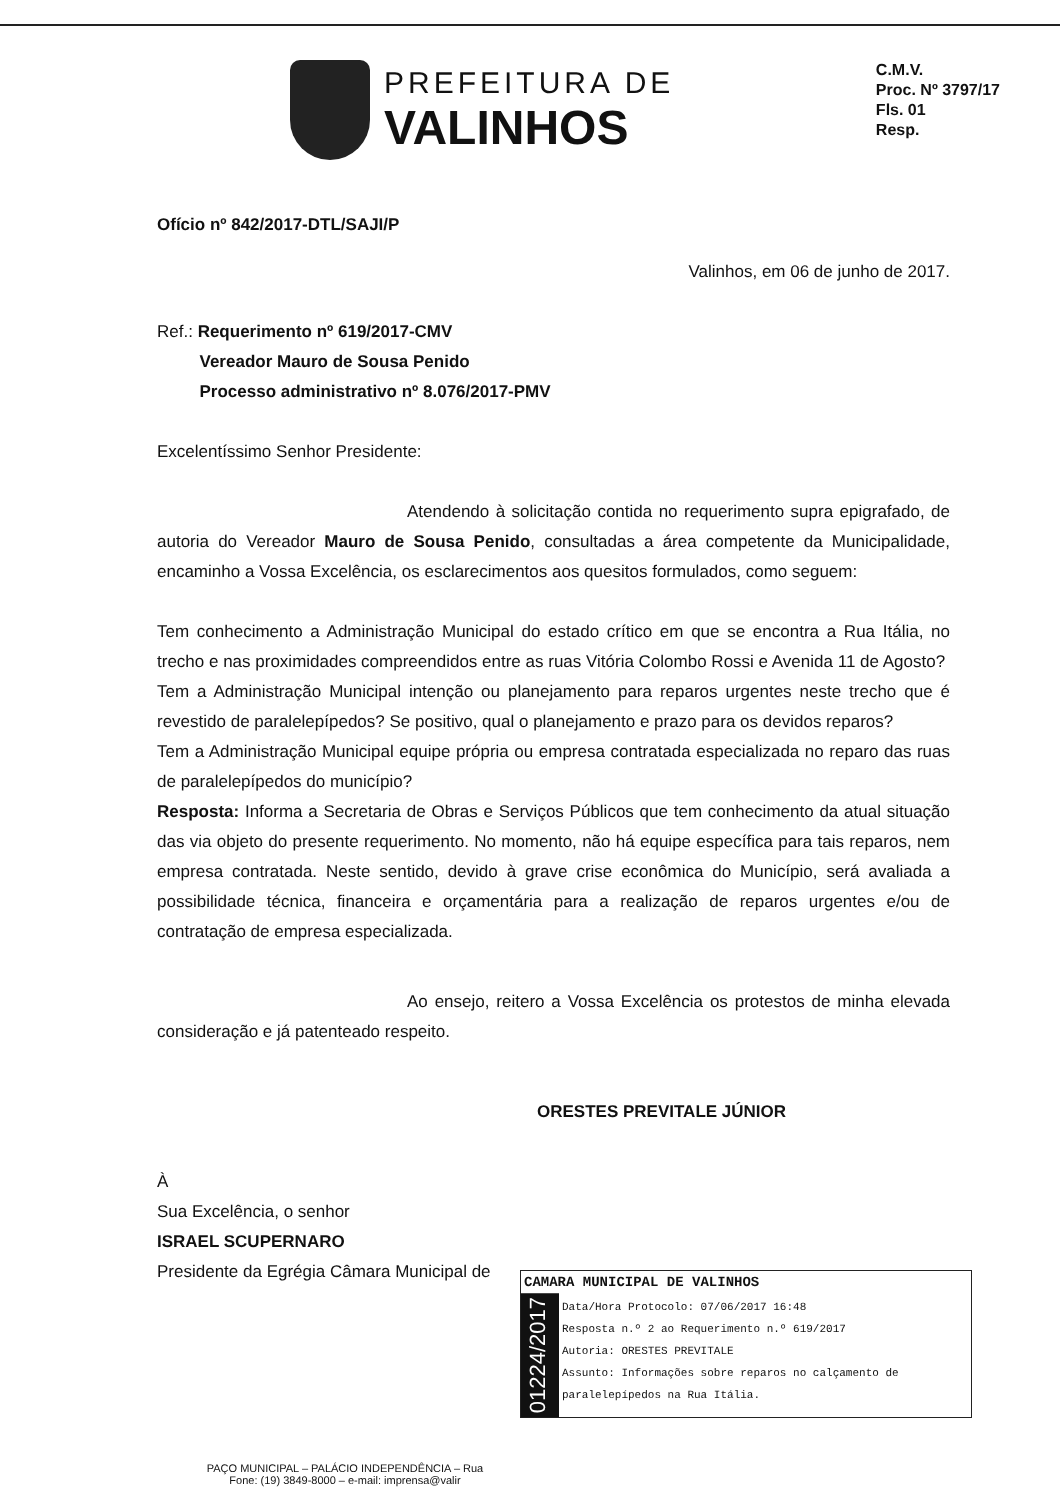PREFEITURA DE
VALINHOS
C.M.V.
Proc. Nº 3797/17
Fls. 01
Resp.
Ofício nº 842/2017-DTL/SAJI/P
Valinhos, em 06 de junho de 2017.
Ref.: Requerimento nº 619/2017-CMV
Vereador Mauro de Sousa Penido
Processo administrativo nº 8.076/2017-PMV
Excelentíssimo Senhor Presidente:
Atendendo à solicitação contida no requerimento supra epigrafado, de autoria do Vereador Mauro de Sousa Penido, consultadas a área competente da Municipalidade, encaminho a Vossa Excelência, os esclarecimentos aos quesitos formulados, como seguem:
Tem conhecimento a Administração Municipal do estado crítico em que se encontra a Rua Itália, no trecho e nas proximidades compreendidos entre as ruas Vitória Colombo Rossi e Avenida 11 de Agosto?
Tem a Administração Municipal intenção ou planejamento para reparos urgentes neste trecho que é revestido de paralelepípedos? Se positivo, qual o planejamento e prazo para os devidos reparos?
Tem a Administração Municipal equipe própria ou empresa contratada especializada no reparo das ruas de paralelepípedos do município?
Resposta: Informa a Secretaria de Obras e Serviços Públicos que tem conhecimento da atual situação das via objeto do presente requerimento. No momento, não há equipe específica para tais reparos, nem empresa contratada. Neste sentido, devido à grave crise econômica do Município, será avaliada a possibilidade técnica, financeira e orçamentária para a realização de reparos urgentes e/ou de contratação de empresa especializada.
Ao ensejo, reitero a Vossa Excelência os protestos de minha elevada consideração e já patenteado respeito.
ORESTES PREVITALE JÚNIOR
À
Sua Excelência, o senhor
ISRAEL SCUPERNARO
Presidente da Egrégia Câmara Municipal de
CAMARA MUNICIPAL DE VALINHOS
01224/2017
Data/Hora Protocolo: 07/06/2017 16:48
Resposta n.º 2 ao Requerimento n.º 619/2017
Autoria: ORESTES PREVITALE
Assunto: Informações sobre reparos no calçamento de paralelepípedos na Rua Itália.
PAÇO MUNICIPAL – PALÁCIO INDEPENDÊNCIA – Rua
Fone: (19) 3849-8000 – e-mail: imprensa@valir